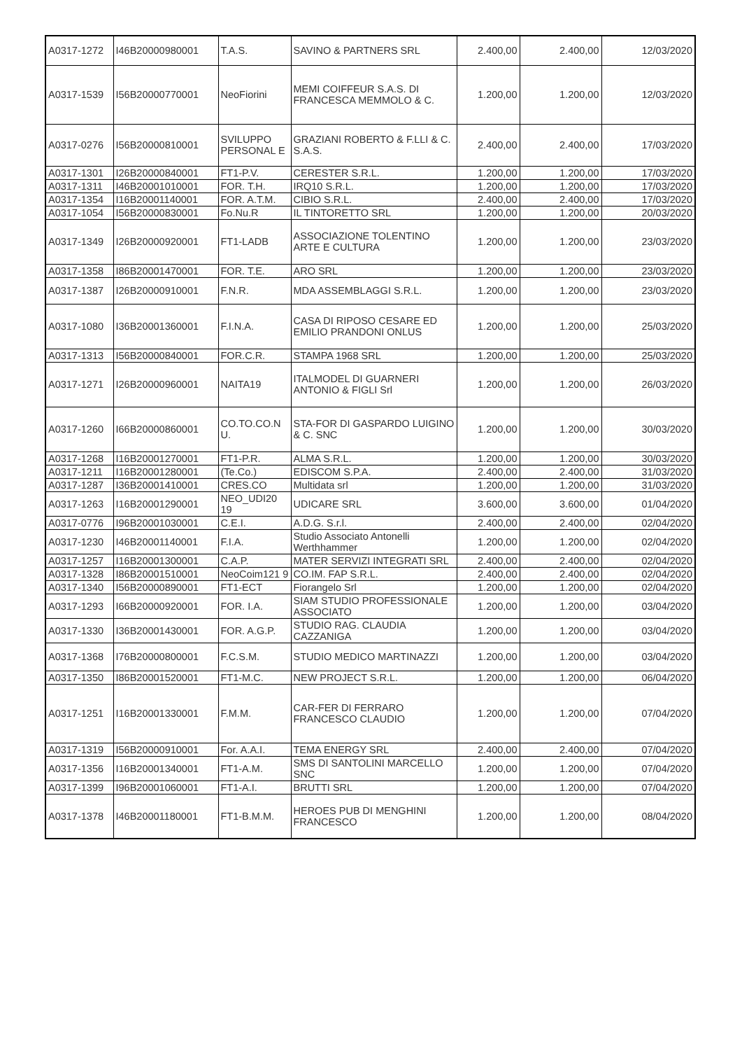| A0317-1272 | I46B20000980001 | T.A.S. | SAVINO & PARTNERS SRL | 2.400,00 | 2.400,00 | 12/03/2020 |
| A0317-1539 | I56B20000770001 | NeoFiorini | MEMI COIFFEUR S.A.S. DI FRANCESCA MEMMOLO & C. | 1.200,00 | 1.200,00 | 12/03/2020 |
| A0317-0276 | I56B20000810001 | SVILUPPO PERSONAL E | GRAZIANI ROBERTO & F.LLI & C. S.A.S. | 2.400,00 | 2.400,00 | 17/03/2020 |
| A0317-1301 | I26B20000840001 | FT1-P.V. | CERESTER S.R.L. | 1.200,00 | 1.200,00 | 17/03/2020 |
| A0317-1311 | I46B20001010001 | FOR. T.H. | IRQ10 S.R.L. | 1.200,00 | 1.200,00 | 17/03/2020 |
| A0317-1354 | I16B20001140001 | FOR. A.T.M. | CIBIO S.R.L. | 2.400,00 | 2.400,00 | 17/03/2020 |
| A0317-1054 | I56B20000830001 | Fo.Nu.R | IL TINTORETTO SRL | 1.200,00 | 1.200,00 | 20/03/2020 |
| A0317-1349 | I26B20000920001 | FT1-LADB | ASSOCIAZIONE TOLENTINO ARTE E CULTURA | 1.200,00 | 1.200,00 | 23/03/2020 |
| A0317-1358 | I86B20001470001 | FOR. T.E. | ARO SRL | 1.200,00 | 1.200,00 | 23/03/2020 |
| A0317-1387 | I26B20000910001 | F.N.R. | MDA ASSEMBLAGGI S.R.L. | 1.200,00 | 1.200,00 | 23/03/2020 |
| A0317-1080 | I36B20001360001 | F.I.N.A. | CASA DI RIPOSO CESARE ED EMILIO PRANDONI ONLUS | 1.200,00 | 1.200,00 | 25/03/2020 |
| A0317-1313 | I56B20000840001 | FOR.C.R. | STAMPA 1968 SRL | 1.200,00 | 1.200,00 | 25/03/2020 |
| A0317-1271 | I26B20000960001 | NAITA19 | ITALMODEL DI GUARNERI ANTONIO & FIGLI Srl | 1.200,00 | 1.200,00 | 26/03/2020 |
| A0317-1260 | I66B20000860001 | CO.TO.CO.N U. | STA-FOR DI GASPARDO LUIGINO & C. SNC | 1.200,00 | 1.200,00 | 30/03/2020 |
| A0317-1268 | I16B20001270001 | FT1-P.R. | ALMA S.R.L. | 1.200,00 | 1.200,00 | 30/03/2020 |
| A0317-1211 | I16B20001280001 | (Te.Co.) | EDISCOM S.P.A. | 2.400,00 | 2.400,00 | 31/03/2020 |
| A0317-1287 | I36B20001410001 | CRES.CO | Multidata srl | 1.200,00 | 1.200,00 | 31/03/2020 |
| A0317-1263 | I16B20001290001 | NEO_UDI20 19 | UDICARE SRL | 3.600,00 | 3.600,00 | 01/04/2020 |
| A0317-0776 | I96B20001030001 | C.E.I. | A.D.G. S.r.l. | 2.400,00 | 2.400,00 | 02/04/2020 |
| A0317-1230 | I46B20001140001 | F.I.A. | Studio Associato Antonelli Werthhammer | 1.200,00 | 1.200,00 | 02/04/2020 |
| A0317-1257 | I16B20001300001 | C.A.P. | MATER SERVIZI INTEGRATI SRL | 2.400,00 | 2.400,00 | 02/04/2020 |
| A0317-1328 | I86B20001510001 | NeoCoim121 9 | CO.IM. FAP S.R.L. | 2.400,00 | 2.400,00 | 02/04/2020 |
| A0317-1340 | I56B20000890001 | FT1-ECT | Fiorangelo Srl | 1.200,00 | 1.200,00 | 02/04/2020 |
| A0317-1293 | I66B20000920001 | FOR. I.A. | SIAM STUDIO PROFESSIONALE ASSOCIATO | 1.200,00 | 1.200,00 | 03/04/2020 |
| A0317-1330 | I36B20001430001 | FOR. A.G.P. | STUDIO RAG. CLAUDIA CAZZANIGA | 1.200,00 | 1.200,00 | 03/04/2020 |
| A0317-1368 | I76B20000800001 | F.C.S.M. | STUDIO MEDICO MARTINAZZI | 1.200,00 | 1.200,00 | 03/04/2020 |
| A0317-1350 | I86B20001520001 | FT1-M.C. | NEW PROJECT S.R.L. | 1.200,00 | 1.200,00 | 06/04/2020 |
| A0317-1251 | I16B20001330001 | F.M.M. | CAR-FER DI FERRARO FRANCESCO CLAUDIO | 1.200,00 | 1.200,00 | 07/04/2020 |
| A0317-1319 | I56B20000910001 | For. A.A.I. | TEMA ENERGY SRL | 2.400,00 | 2.400,00 | 07/04/2020 |
| A0317-1356 | I16B20001340001 | FT1-A.M. | SMS DI SANTOLINI MARCELLO SNC | 1.200,00 | 1.200,00 | 07/04/2020 |
| A0317-1399 | I96B20001060001 | FT1-A.I. | BRUTTI SRL | 1.200,00 | 1.200,00 | 07/04/2020 |
| A0317-1378 | I46B20001180001 | FT1-B.M.M. | HEROES PUB DI MENGHINI FRANCESCO | 1.200,00 | 1.200,00 | 08/04/2020 |